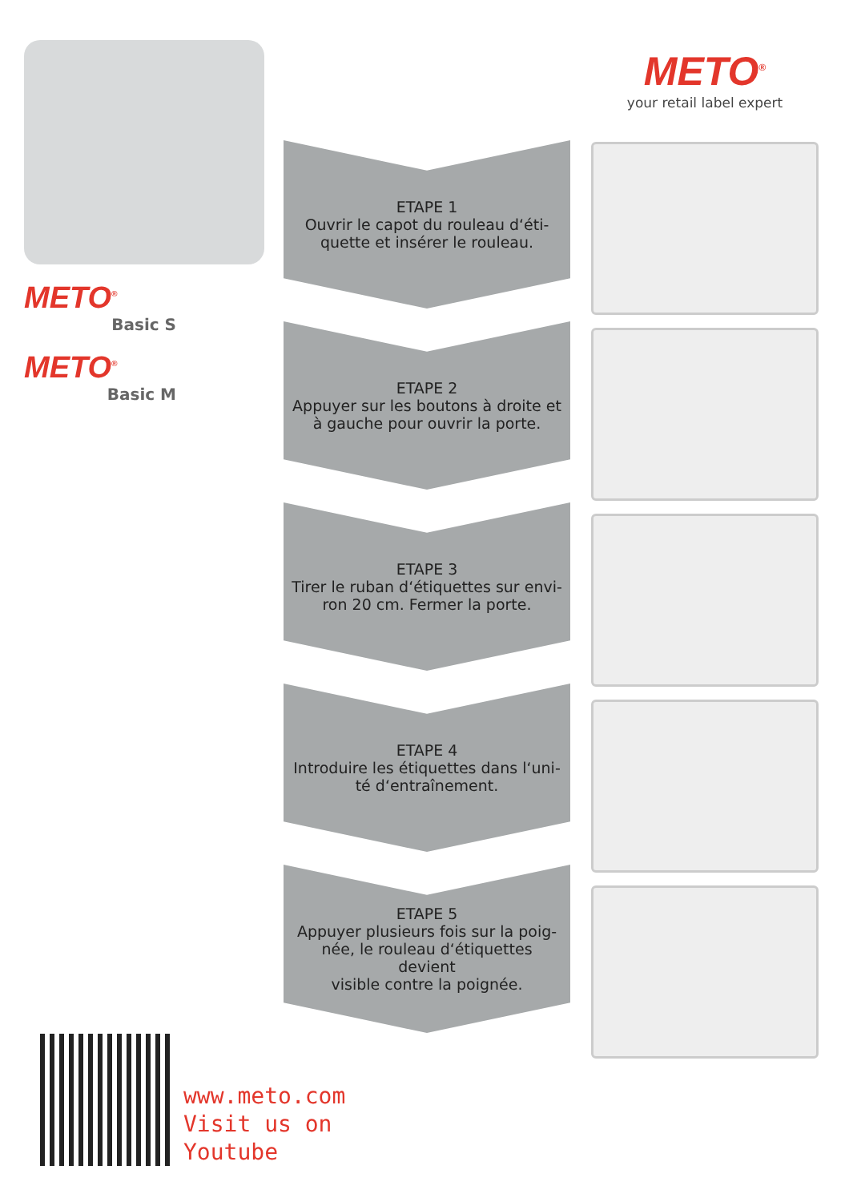METO<sup>®</sup>
your retail label expert
METO<sup>®</sup>
Basic S
METO<sup>®</sup>
Basic M
ETAPE 1
Ouvrir le capot du rouleau d‘éti-
quette et insérer le rouleau.
ETAPE 2
Appuyer sur les boutons à droite et
à gauche pour ouvrir la porte.
ETAPE 3
Tirer le ruban d‘étiquettes sur envi-
ron 20 cm. Fermer la porte.
ETAPE 4
Introduire les étiquettes dans l‘uni-
té d‘entraînement.
ETAPE 5
Appuyer plusieurs fois sur la poig-
née, le rouleau d‘étiquettes devient
visible contre la poignée.
www.meto.com
Visit us on
Youtube